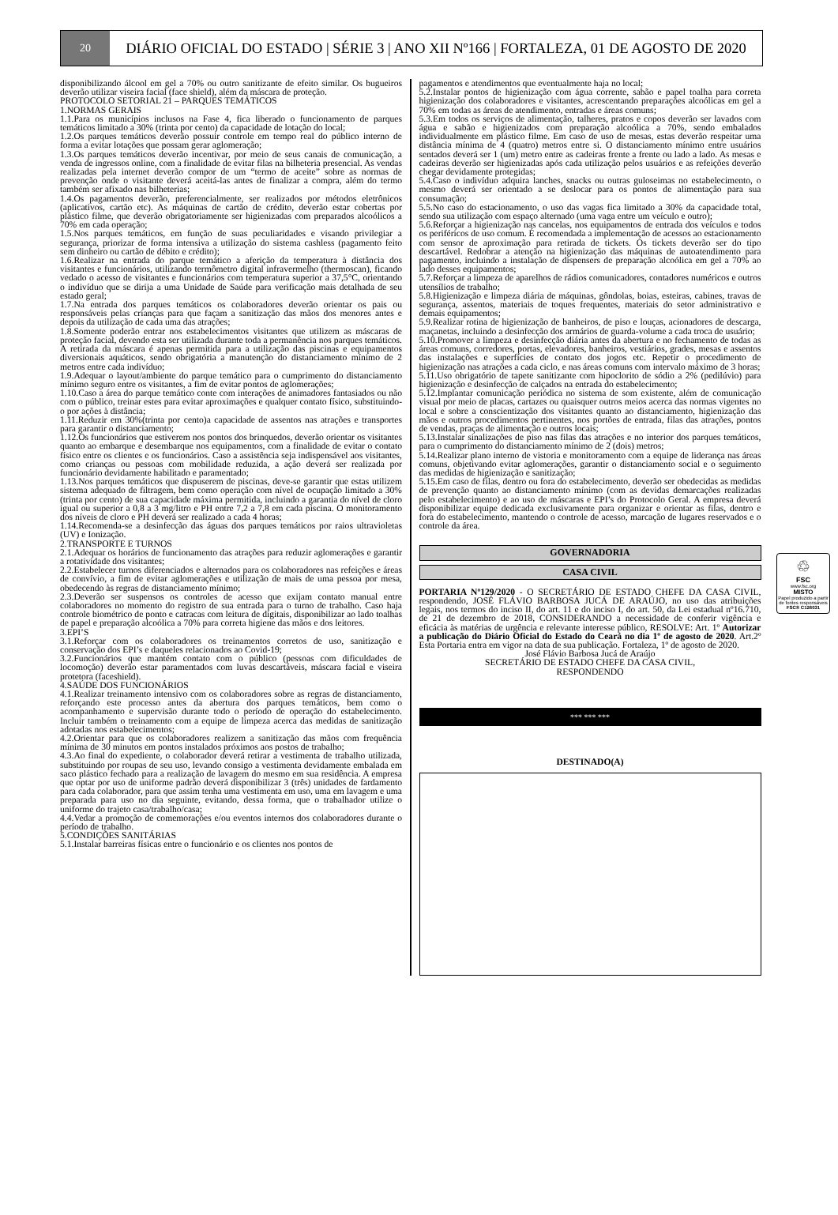20
DIÁRIO OFICIAL DO ESTADO | SÉRIE 3 | ANO XII Nº166 | FORTALEZA, 01 DE AGOSTO DE 2020
disponibilizando álcool em gel a 70% ou outro sanitizante de efeito similar. Os bugueiros deverão utilizar viseira facial (face shield), além da máscara de proteção.
PROTOCOLO SETORIAL 21 – PARQUES TEMÁTICOS
1.NORMAS GERAIS
1.1.Para os municípios inclusos na Fase 4, fica liberado o funcionamento de parques temáticos limitado a 30% (trinta por cento) da capacidade de lotação do local;
1.2.Os parques temáticos deverão possuir controle em tempo real do público interno de forma a evitar lotações que possam gerar aglomeração;
1.3.Os parques temáticos deverão incentivar, por meio de seus canais de comunicação, a venda de ingressos online, com a finalidade de evitar filas na bilheteria presencial. As vendas realizadas pela internet deverão compor de um “termo de aceite” sobre as normas de prevenção onde o visitante deverá aceitá-las antes de finalizar a compra, além do termo também ser afixado nas bilheterias;
1.4.Os pagamentos deverão, preferencialmente, ser realizados por métodos eletrônicos (aplicativos, cartão etc). As máquinas de cartão de crédito, deverão estar cobertas por plástico filme, que deverão obrigatoriamente ser higienizadas com preparados alcoólicos a 70% em cada operação;
1.5.Nos parques temáticos, em função de suas peculiaridades e visando privilegiar a segurança, priorizar de forma intensiva a utilização do sistema cashless (pagamento feito sem dinheiro ou cartão de débito e crédito);
1.6.Realizar na entrada do parque temático a aferição da temperatura à distância dos visitantes e funcionários, utilizando termômetro digital infravermelho (thermoscan), ficando vedado o acesso de visitantes e funcionários com temperatura superior a 37,5°C, orientando o indivíduo que se dirija a uma Unidade de Saúde para verificação mais detalhada de seu estado geral;
1.7.Na entrada dos parques temáticos os colaboradores deverão orientar os pais ou responsáveis pelas crianças para que façam a sanitização das mãos dos menores antes e depois da utilização de cada uma das atrações;
1.8.Somente poderão entrar nos estabelecimentos visitantes que utilizem as máscaras de proteção facial, devendo esta ser utilizada durante toda a permanência nos parques temáticos. A retirada da máscara é apenas permitida para a utilização das piscinas e equipamentos diversionais aquáticos, sendo obrigatória a manutenção do distanciamento mínimo de 2 metros entre cada indivíduo;
1.9.Adequar o layout/ambiente do parque temático para o cumprimento do distanciamento mínimo seguro entre os visitantes, a fim de evitar pontos de aglomerações;
1.10.Caso a área do parque temático conte com interações de animadores fantasiados ou não com o público, treinar estes para evitar aproximações e qualquer contato físico, substituindo-o por ações à distância;
1.11.Reduzir em 30%(trinta por cento)a capacidade de assentos nas atrações e transportes para garantir o distanciamento;
1.12.Os funcionários que estiverem nos pontos dos brinquedos, deverão orientar os visitantes quanto ao embarque e desembarque nos equipamentos, com a finalidade de evitar o contato físico entre os clientes e os funcionários. Caso a assistência seja indispensável aos visitantes, como crianças ou pessoas com mobilidade reduzida, a ação deverá ser realizada por funcionário devidamente habilitado e paramentado;
1.13.Nos parques temáticos que dispuserem de piscinas, deve-se garantir que estas utilizem sistema adequado de filtragem, bem como operação com nível de ocupação limitado a 30% (trinta por cento) de sua capacidade máxima permitida, incluindo a garantia do nível de cloro igual ou superior a 0,8 a 3 mg/litro e PH entre 7,2 a 7,8 em cada piscina. O monitoramento dos níveis de cloro e PH deverá ser realizado a cada 4 horas;
1.14.Recomenda-se a desinfecção das águas dos parques temáticos por raios ultravioletas (UV) e Ionização.
2.TRANSPORTE E TURNOS
2.1.Adequar os horários de funcionamento das atrações para reduzir aglomerações e garantir a rotatividade dos visitantes;
2.2.Estabelecer turnos diferenciados e alternados para os colaboradores nas refeições e áreas de convívio, a fim de evitar aglomerações e utilização de mais de uma pessoa por mesa, obedecendo às regras de distanciamento mínimo;
2.3.Deverão ser suspensos os controles de acesso que exijam contato manual entre colaboradores no momento do registro de sua entrada para o turno de trabalho. Caso haja controle biométrico de ponto e catracas com leitura de digitais, disponibilizar ao lado toalhas de papel e preparação alcoólica a 70% para correta higiene das mãos e dos leitores.
3.EPI’S
3.1.Reforçar com os colaboradores os treinamentos corretos de uso, sanitização e conservação dos EPI’s e daqueles relacionados ao Covid-19;
3.2.Funcionários que mantém contato com o público (pessoas com dificuldades de locomoção) deverão estar paramentados com luvas descartáveis, máscara facial e viseira protetora (faceshield).
4.SAÚDE DOS FUNCIONÁRIOS
4.1.Realizar treinamento intensivo com os colaboradores sobre as regras de distanciamento, reforçando este processo antes da abertura dos parques temáticos, bem como o acompanhamento e supervisão durante todo o período de operação do estabelecimento. Incluir também o treinamento com a equipe de limpeza acerca das medidas de sanitização adotadas nos estabelecimentos;
4.2.Orientar para que os colaboradores realizem a sanitização das mãos com frequência mínima de 30 minutos em pontos instalados próximos aos postos de trabalho;
4.3.Ao final do expediente, o colaborador deverá retirar a vestimenta de trabalho utilizada, substituindo por roupas de seu uso, levando consigo a vestimenta devidamente embalada em saco plástico fechado para a realização de lavagem do mesmo em sua residência. A empresa que optar por uso de uniforme padrão deverá disponibilizar 3 (três) unidades de fardamento para cada colaborador, para que assim tenha uma vestimenta em uso, uma em lavagem e uma preparada para uso no dia seguinte, evitando, dessa forma, que o trabalhador utilize o uniforme do trajeto casa/trabalho/casa;
4.4.Vedar a promoção de comemorações e/ou eventos internos dos colaboradores durante o período de trabalho.
5.CONDIÇÕES SANITÁRIAS
5.1.Instalar barreiras físicas entre o funcionário e os clientes nos pontos de
pagamentos e atendimentos que eventualmente haja no local;
5.2.Instalar pontos de higienização com água corrente, sabão e papel toalha para correta higienização dos colaboradores e visitantes, acrescentando preparações alcoólicas em gel a 70% em todas as áreas de atendimento, entradas e áreas comuns;
5.3.Em todos os serviços de alimentação, talheres, pratos e copos deverão ser lavados com água e sabão e higienizados com preparação alcoólica a 70%, sendo embalados individualmente em plástico filme. Em caso de uso de mesas, estas deverão respeitar uma distância mínima de 4 (quatro) metros entre si. O distanciamento mínimo entre usuários sentados deverá ser 1 (um) metro entre as cadeiras frente a frente ou lado a lado. As mesas e cadeiras deverão ser higienizadas após cada utilização pelos usuários e as refeições deverão chegar devidamente protegidas;
5.4.Caso o indivíduo adquira lanches, snacks ou outras guloseimas no estabelecimento, o mesmo deverá ser orientado a se deslocar para os pontos de alimentação para sua consumação;
5.5.No caso do estacionamento, o uso das vagas fica limitado a 30% da capacidade total, sendo sua utilização com espaço alternado (uma vaga entre um veículo e outro);
5.6.Reforçar a higienização nas cancelas, nos equipamentos de entrada dos veículos e todos os periféricos de uso comum. É recomendada a implementação de acessos ao estacionamento com sensor de aproximação para retirada de tickets. Os tickets deverão ser do tipo descartável. Redobrar a atenção na higienização das máquinas de autoatendimento para pagamento, incluindo a instalação de dispensers de preparação alcoólica em gel a 70% ao lado desses equipamentos;
5.7.Reforçar a limpeza de aparelhos de rádios comunicadores, contadores numéricos e outros utensílios de trabalho;
5.8.Higienização e limpeza diária de máquinas, gôndolas, boias, esteiras, cabines, travas de segurança, assentos, materiais de toques frequentes, materiais do setor administrativo e demais equipamentos;
5.9.Realizar rotina de higienização de banheiros, de piso e louças, acionadores de descarga, maçanetas, incluindo a desinfecção dos armários de guarda-volume a cada troca de usuário;
5.10.Promover a limpeza e desinfecção diária antes da abertura e no fechamento de todas as áreas comuns, corredores, portas, elevadores, banheiros, vestiários, grades, mesas e assentos das instalações e superfícies de contato dos jogos etc. Repetir o procedimento de higienização nas atrações a cada ciclo, e nas áreas comuns com intervalo máximo de 3 horas;
5.11.Uso obrigatório de tapete sanitizante com hipoclorito de sódio a 2% (pedilúvio) para higienização e desinfecção de calçados na entrada do estabelecimento;
5.12.Implantar comunicação periódica no sistema de som existente, além de comunicação visual por meio de placas, cartazes ou quaisquer outros meios acerca das normas vigentes no local e sobre a conscientização dos visitantes quanto ao distanciamento, higienização das mãos e outros procedimentos pertinentes, nos portões de entrada, filas das atrações, pontos de vendas, praças de alimentação e outros locais;
5.13.Instalar sinalizações de piso nas filas das atrações e no interior dos parques temáticos, para o cumprimento do distanciamento mínimo de 2 (dois) metros;
5.14.Realizar plano interno de vistoria e monitoramento com a equipe de liderança nas áreas comuns, objetivando evitar aglomerações, garantir o distanciamento social e o seguimento das medidas de higienização e sanitização;
5.15.Em caso de filas, dentro ou fora do estabelecimento, deverão ser obedecidas as medidas de prevenção quanto ao distanciamento mínimo (com as devidas demarcações realizadas pelo estabelecimento) e ao uso de máscaras e EPI’s do Protocolo Geral. A empresa deverá disponibilizar equipe dedicada exclusivamente para organizar e orientar as filas, dentro e fora do estabelecimento, mantendo o controle de acesso, marcação de lugares reservados e o controle da área.
GOVERNADORIA
CASA CIVIL
PORTARIA Nº129/2020 - O SECRETÁRIO DE ESTADO CHEFE DA CASA CIVIL, respondendo, JOSÉ FLÁVIO BARBOSA JUCÁ DE ARAÚJO, no uso das atribuições legais, nos termos do inciso II, do art. 11 e do inciso I, do art. 50, da Lei estadual nº16.710, de 21 de dezembro de 2018, CONSIDERANDO a necessidade de conferir vigência e eficácia às matérias de urgência e relevante interesse público, RESOLVE: Art. 1º Autorizar a publicação do Diário Oficial do Estado do Ceará no dia 1º de agosto de 2020. Art.2º Esta Portaria entra em vigor na data de sua publicação. Fortaleza, 1º de agosto de 2020.
José Flávio Barbosa Jucá de Araújo
SECRETÁRIO DE ESTADO CHEFE DA CASA CIVIL,
RESPONDENDO
*** *** ***
DESTINADO(A)
♲
FSC
www.fsc.org
MISTO
Papel produzido a partir de fontes responsáveis
FSC® C126031